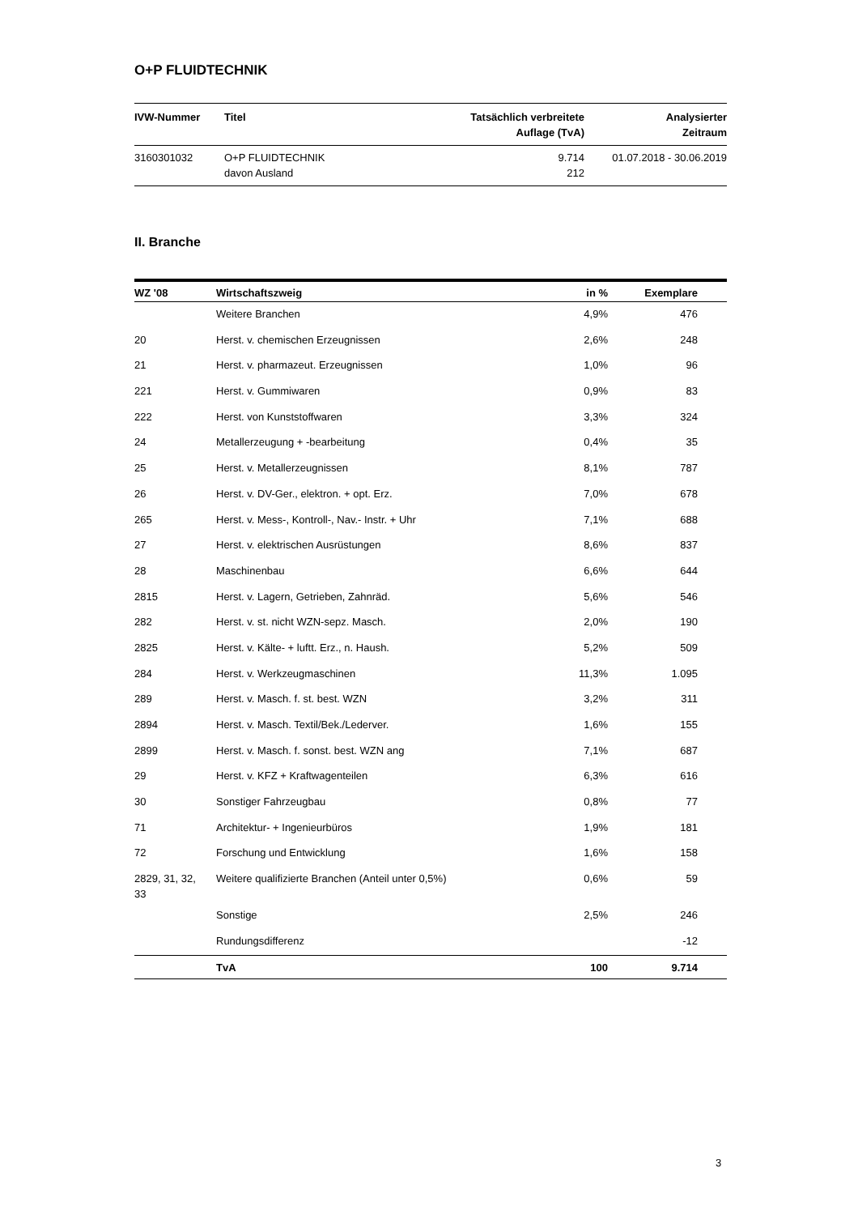O+P FLUIDTECHNIK
| IVW-Nummer | Titel | Tatsächlich verbreitete Auflage (TvA) | Analysierter Zeitraum |
| --- | --- | --- | --- |
| 3160301032 | O+P FLUIDTECHNIK davon Ausland | 9.714 212 | 01.07.2018 - 30.06.2019 |
II. Branche
| WZ '08 | Wirtschaftszweig | in % | Exemplare | |
| --- | --- | --- | --- | --- |
| | Weitere Branchen | 4,9% | 476 | |
| 20 | Herst. v. chemischen Erzeugnissen | 2,6% | 248 | |
| 21 | Herst. v. pharmazeut. Erzeugnissen | 1,0% | 96 | |
| 221 | Herst. v. Gummiwaren | 0,9% | 83 | |
| 222 | Herst. von Kunststoffwaren | 3,3% | 324 | |
| 24 | Metallerzeugung + -bearbeitung | 0,4% | 35 | |
| 25 | Herst. v. Metallerzeugnissen | 8,1% | 787 | |
| 26 | Herst. v. DV-Ger., elektron. + opt. Erz. | 7,0% | 678 | |
| 265 | Herst. v. Mess-, Kontroll-, Nav.- Instr. + Uhr | 7,1% | 688 | |
| 27 | Herst. v. elektrischen Ausrüstungen | 8,6% | 837 | |
| 28 | Maschinenbau | 6,6% | 644 | |
| 2815 | Herst. v. Lagern, Getrieben, Zahnräd. | 5,6% | 546 | |
| 282 | Herst. v. st. nicht WZN-sepz. Masch. | 2,0% | 190 | |
| 2825 | Herst. v. Kälte- + luftt. Erz., n. Haush. | 5,2% | 509 | |
| 284 | Herst. v. Werkzeugmaschinen | 11,3% | 1.095 | |
| 289 | Herst. v. Masch. f. st. best. WZN | 3,2% | 311 | |
| 2894 | Herst. v. Masch. Textil/Bek./Lederver. | 1,6% | 155 | |
| 2899 | Herst. v. Masch. f. sonst. best. WZN ang | 7,1% | 687 | |
| 29 | Herst. v. KFZ + Kraftwagenteilen | 6,3% | 616 | |
| 30 | Sonstiger Fahrzeugbau | 0,8% | 77 | |
| 71 | Architektur- + Ingenieurbüros | 1,9% | 181 | |
| 72 | Forschung und Entwicklung | 1,6% | 158 | |
| 2829, 31, 32, 33 | Weitere qualifizierte Branchen (Anteil unter 0,5%) | 0,6% | 59 | |
| | Sonstige | 2,5% | 246 | |
| | Rundungsdifferenz | | -12 | |
| | TvA | 100 | 9.714 | |
3